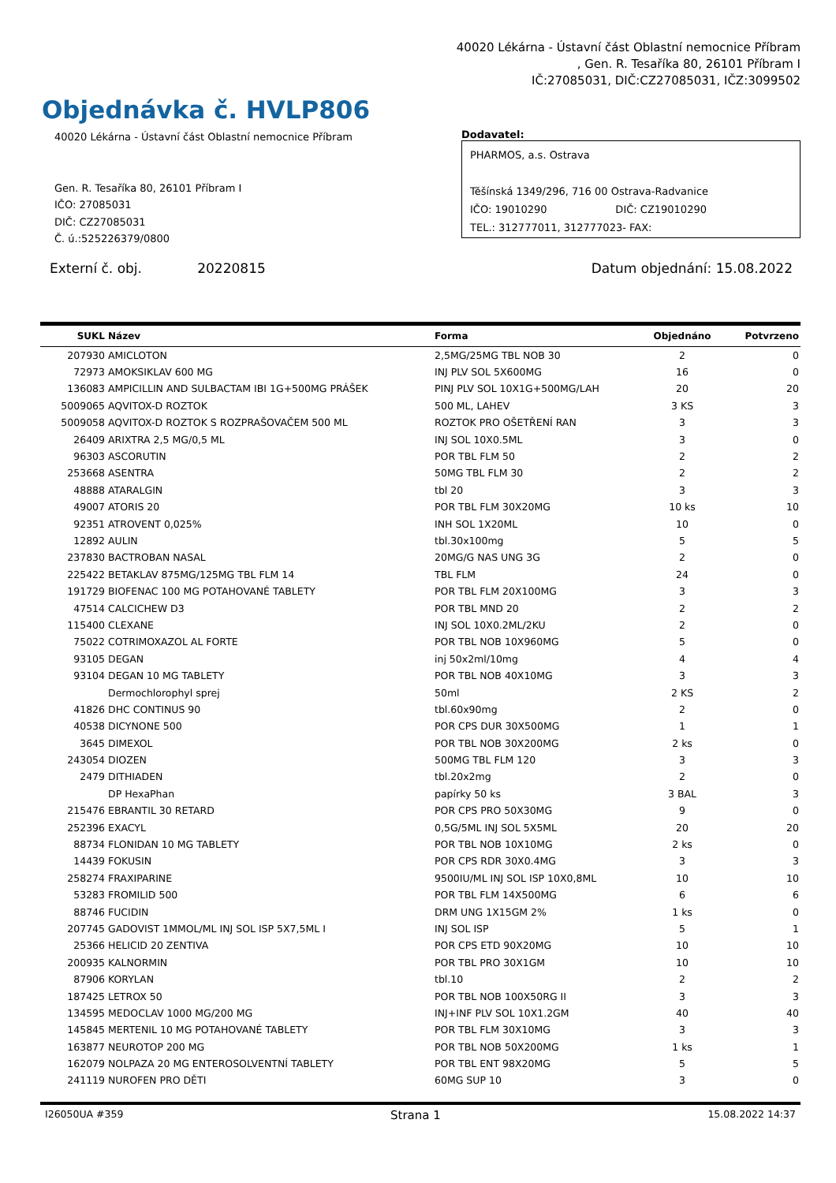40020 Lékárna - Ústavní část Oblastní nemocnice Příbram
, Gen. R. Tesaříka 80, 26101 Příbram I
IČ:27085031, DIČ:CZ27085031, IČZ:3099502
Objednávka č. HVLP806
40020 Lékárna - Ústavní část Oblastní nemocnice Příbram
Gen. R. Tesaříka 80, 26101 Příbram I
IČO: 27085031
DIČ: CZ27085031
Č. ú.:525226379/0800
Dodavatel:
PHARMOS, a.s. Ostrava
Těšínská 1349/296, 716 00 Ostrava-Radvanice
IČO: 19010290 DIČ: CZ19010290
TEL.: 312777011, 312777023- FAX:
Externí č. obj. 20220815 Datum objednání: 15.08.2022
| SUKL | Název | Forma | Objednáno | Potvrzeno |
| --- | --- | --- | --- | --- |
| 207930 | AMICLOTON | 2,5MG/25MG TBL NOB 30 | 2 | 0 |
| 72973 | AMOKSIKLAV 600 MG | INJ PLV SOL 5X600MG | 16 | 0 |
| 136083 | AMPICILLIN AND SULBACTAM IBI 1G+500MG PRÁŠEK | PINJ PLV SOL 10X1G+500MG/LAH | 20 | 20 |
| 5009065 | AQVITOX-D ROZTOK | 500 ML, LAHEV | 3 KS | 3 |
| 5009058 | AQVITOX-D ROZTOK S ROZPRAŠOVAČEM 500 ML | ROZTOK PRO OŠETŘENÍ RAN | 3 | 3 |
| 26409 | ARIXTRA 2,5 MG/0,5 ML | INJ SOL 10X0.5ML | 3 | 0 |
| 96303 | ASCORUTIN | POR TBL FLM 50 | 2 | 2 |
| 253668 | ASENTRA | 50MG TBL FLM 30 | 2 | 2 |
| 48888 | ATARALGIN | tbl 20 | 3 | 3 |
| 49007 | ATORIS 20 | POR TBL FLM 30X20MG | 10 ks | 10 |
| 92351 | ATROVENT 0,025% | INH SOL 1X20ML | 10 | 0 |
| 12892 | AULIN | tbl.30x100mg | 5 | 5 |
| 237830 | BACTROBAN NASAL | 20MG/G NAS UNG 3G | 2 | 0 |
| 225422 | BETAKLAV 875MG/125MG TBL FLM 14 | TBL FLM | 24 | 0 |
| 191729 | BIOFENAC 100 MG POTAHOVANÉ TABLETY | POR TBL FLM 20X100MG | 3 | 3 |
| 47514 | CALCICHEW D3 | POR TBL MND 20 | 2 | 2 |
| 115400 | CLEXANE | INJ SOL 10X0.2ML/2KU | 2 | 0 |
| 75022 | COTRIMOXAZOL AL FORTE | POR TBL NOB 10X960MG | 5 | 0 |
| 93105 | DEGAN | inj 50x2ml/10mg | 4 | 4 |
| 93104 | DEGAN 10 MG TABLETY | POR TBL NOB 40X10MG | 3 | 3 |
| | Dermochlorophyl sprej | 50ml | 2 KS | 2 |
| 41826 | DHC CONTINUS 90 | tbl.60x90mg | 2 | 0 |
| 40538 | DICYNONE 500 | POR CPS DUR 30X500MG | 1 | 1 |
| 3645 | DIMEXOL | POR TBL NOB 30X200MG | 2 ks | 0 |
| 243054 | DIOZEN | 500MG TBL FLM 120 | 3 | 3 |
| 2479 | DITHIADEN | tbl.20x2mg | 2 | 0 |
| | DP HexaPhan | papírky 50 ks | 3 BAL | 3 |
| 215476 | EBRANTIL 30 RETARD | POR CPS PRO 50X30MG | 9 | 0 |
| 252396 | EXACYL | 0,5G/5ML INJ SOL 5X5ML | 20 | 20 |
| 88734 | FLONIDAN 10 MG TABLETY | POR TBL NOB 10X10MG | 2 ks | 0 |
| 14439 | FOKUSIN | POR CPS RDR 30X0.4MG | 3 | 3 |
| 258274 | FRAXIPARINE | 9500IU/ML INJ SOL ISP 10X0,8ML | 10 | 10 |
| 53283 | FROMILID 500 | POR TBL FLM 14X500MG | 6 | 6 |
| 88746 | FUCIDIN | DRM UNG 1X15GM 2% | 1 ks | 0 |
| 207745 | GADOVIST 1MMOL/ML INJ SOL ISP 5X7,5ML I | INJ SOL ISP | 5 | 1 |
| 25366 | HELICID 20 ZENTIVA | POR CPS ETD 90X20MG | 10 | 10 |
| 200935 | KALNORMIN | POR TBL PRO 30X1GM | 10 | 10 |
| 87906 | KORYLAN | tbl.10 | 2 | 2 |
| 187425 | LETROX 50 | POR TBL NOB 100X50RG II | 3 | 3 |
| 134595 | MEDOCLAV 1000 MG/200 MG | INJ+INF PLV SOL 10X1.2GM | 40 | 40 |
| 145845 | MERTENIL 10 MG POTAHOVANÉ TABLETY | POR TBL FLM 30X10MG | 3 | 3 |
| 163877 | NEUROTOP 200 MG | POR TBL NOB 50X200MG | 1 ks | 1 |
| 162079 | NOLPAZA 20 MG ENTEROSOLVENTNÍ TABLETY | POR TBL ENT 98X20MG | 5 | 5 |
| 241119 | NUROFEN PRO DĚTI | 60MG SUP 10 | 3 | 0 |
I26050UA #359 Strana 1 15.08.2022 14:37